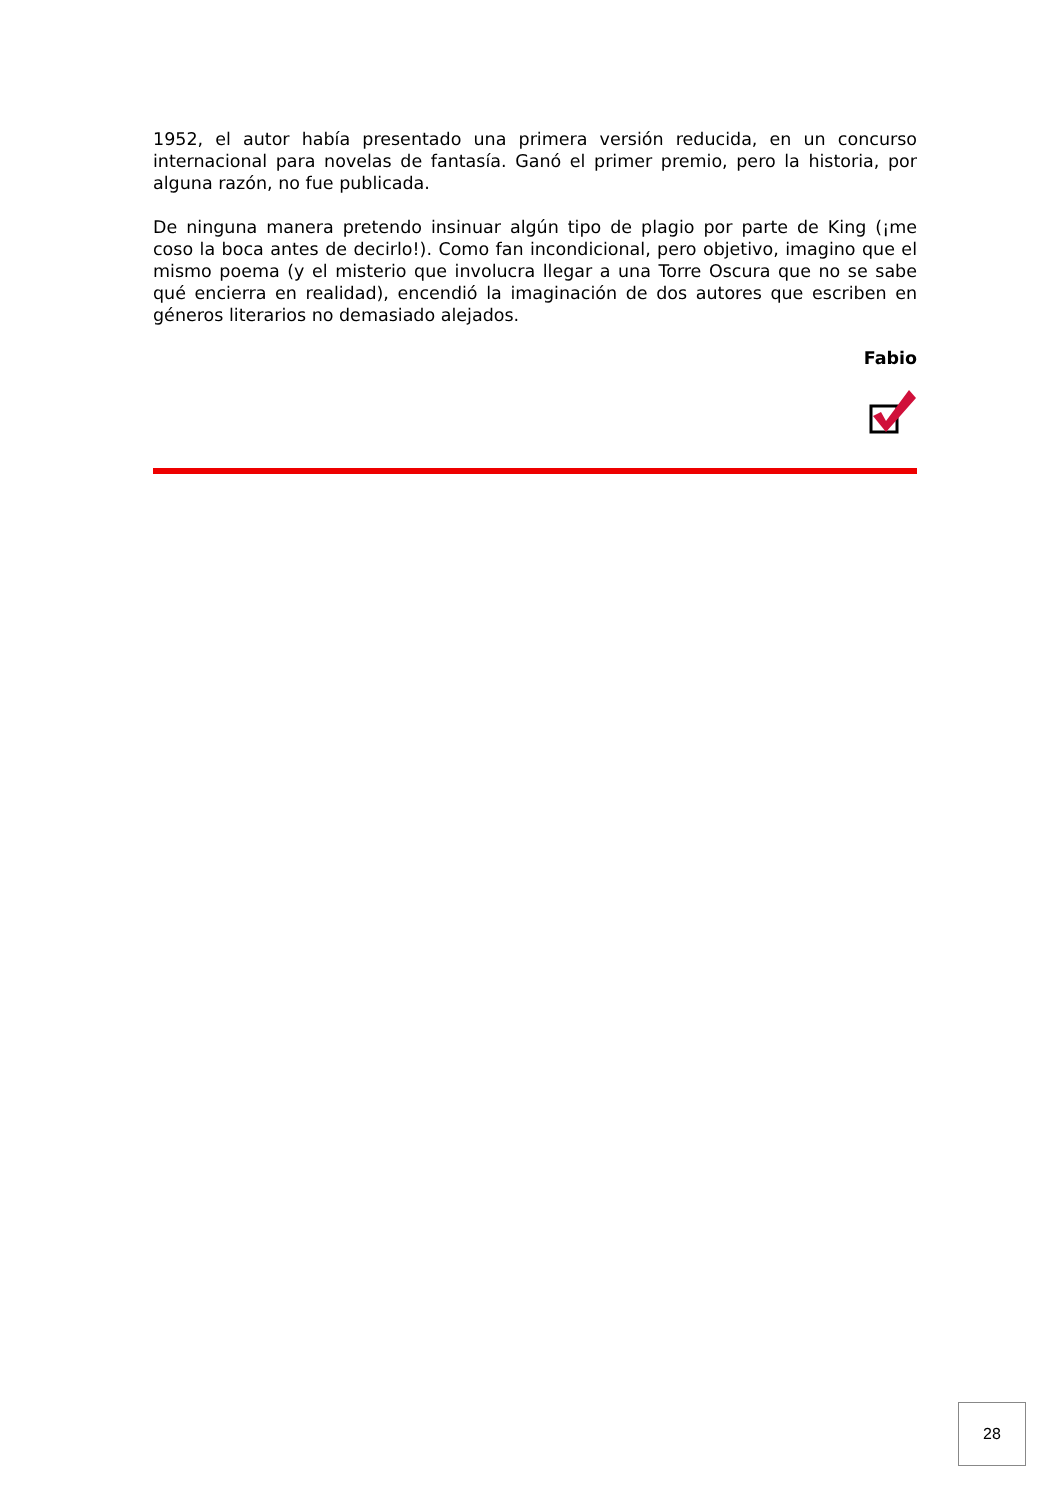1952, el autor había presentado una primera versión reducida, en un concurso internacional para novelas de fantasía. Ganó el primer premio, pero la historia, por alguna razón, no fue publicada.
De ninguna manera pretendo insinuar algún tipo de plagio por parte de King (¡me coso la boca antes de decirlo!). Como fan incondicional, pero objetivo, imagino que el mismo poema (y el misterio que involucra llegar a una Torre Oscura que no se sabe qué encierra en realidad), encendió la imaginación de dos autores que escriben en géneros literarios no demasiado alejados.
Fabio
28